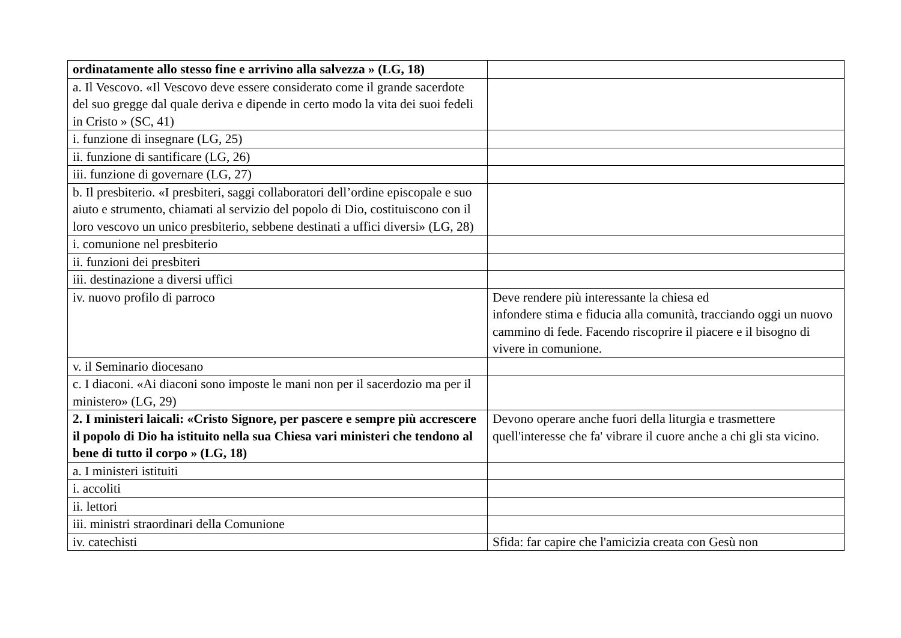| ordinatamente allo stesso fine e arrivino alla salvezza » (LG, 18) | |
| a. Il Vescovo. «Il Vescovo deve essere considerato come il grande sacerdote del suo gregge dal quale deriva e dipende in certo modo la vita dei suoi fedeli in Cristo » (SC, 41) | |
| i. funzione di insegnare (LG, 25) | |
| ii. funzione di santificare (LG, 26) | |
| iii. funzione di governare (LG, 27) | |
| b. Il presbiterio. «I presbiteri, saggi collaboratori dell’ordine episcopale e suo aiuto e strumento, chiamati al servizio del popolo di Dio, costituiscono con il loro vescovo un unico presbiterio, sebbene destinati a uffici diversi» (LG, 28) | |
| i. comunione nel presbiterio | |
| ii. funzioni dei presbiteri | |
| iii. destinazione a diversi uffici | |
| iv. nuovo profilo di parroco | Deve rendere più interessante la chiesa ed infondere stima e fiducia alla comunità, tracciando oggi un nuovo cammino di fede. Facendo riscoprire il piacere e il bisogno di vivere in comunione. |
| v. il Seminario diocesano | |
| c. I diaconi. «Ai diaconi sono imposte le mani non per il sacerdozio ma per il ministero» (LG, 29) | |
| 2. I ministeri laicali: «Cristo Signore, per pascere e sempre più accrescere il popolo di Dio ha istituito nella sua Chiesa vari ministeri che tendono al bene di tutto il corpo » (LG, 18) | Devono operare anche fuori della liturgia e trasmettere quell'interesse che fa' vibrare il cuore anche a chi gli sta vicino. |
| a. I ministeri istituiti | |
| i. accoliti | |
| ii. lettori | |
| iii. ministri straordinari della Comunione | |
| iv. catechisti | Sfida: far capire che l'amicizia creata con Gesù non |